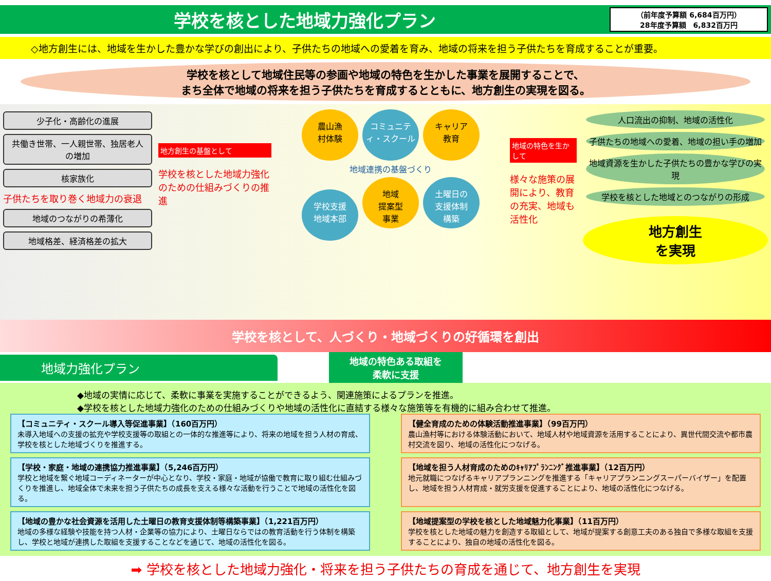学校を核とした地域力強化プラン
（前年度予算額 6,684百万円）
28年度予算額　6,832百万円
◇地方創生には、地域を生かした豊かな学びの創出により、子供たちの地域への愛着を育み、地域の将来を担う子供たちを育成することが重要。
学校を核として地域住民等の参画や地域の特色を生かした事業を展開することで、
まち全体で地域の将来を担う子供たちを育成するとともに、地方創生の実現を図る。
少子化・高齢化の進展
共働き世帯、一人親世帯、独居老人の増加
核家族化
子供たちを取り巻く地域力の衰退
地域のつながりの希薄化
地域格差、経済格差の拡大
地方創生の基盤として
学校を核とした地域力強化のための仕組みづくりの推進
農山漁
村体験 コミュニティ・スクール キャリア
教育
地域連携の基盤づくり
学校支援
地域本部 地域
提案型
事業 土曜日の
支援体制
構築
地域の特色を生かして
様々な施策の展開により、教育の充実、地域も活性化
人口流出の抑制、地域の活性化
子供たちの地域への愛着、地域の担い手の増加
地域資源を生かした子供たちの豊かな学びの実現
学校を核とした地域とのつながりの形成
地方創生
を実現
学校を核として、人づくり・地域づくりの好循環を創出
地域力強化プラン
地域の特色ある取組を
柔軟に支援
◆地域の実情に応じて、柔軟に事業を実施することができるよう、関連施策によるプランを推進。
◆学校を核とした地域力強化のための仕組みづくりや地域の活性化に直結する様々な施策等を有機的に組み合わせて推進。
【コミュニティ・スクール導入等促進事業】（160百万円）
未導入地域への支援の拡充や学校支援等の取組との一体的な推進等により、将来の地域を担う人材の育成、学校を核とした地域づくりを推進する。
【健全育成のための体験活動推進事業】（99百万円）
農山漁村等における体験活動において、地域人材や地域資源を活用することにより、異世代間交流や都市農村交流を図り、地域の活性化につなげる。
【学校・家庭・地域の連携協力推進事業】（5,246百万円）
学校と地域を繋ぐ地域コーディネーターが中心となり、学校・家庭・地域が協働で教育に取り組む仕組みづくりを推進し、地域全体で未来を担う子供たちの成長を支える様々な活動を行うことで地域の活性化を図る。
【地域を担う人材育成のためのｷｬﾘｱﾌﾟﾗﾝﾆﾝｸﾞ推進事業】（12百万円）
地元就職につなげるキャリアプランニングを推進する「キャリアプランニングスーパーバイザー」を配置し、地域を担う人材育成・就労支援を促進することにより、地域の活性化につなげる。
【地域の豊かな社会資源を活用した土曜日の教育支援体制等構築事業】（1,221百万円）
地域の多様な経験や技能を持つ人材・企業等の協力により、土曜日ならではの教育活動を行う体制を構築し、学校と地域が連携した取組を支援することなどを通じて、地域の活性化を図る。
【地域提案型の学校を核とした地域魅力化事業】（11百万円）
学校を核とした地域の魅力を創造する取組として、地域が提案する創意工夫のある独自で多様な取組を支援することにより、独自の地域の活性化を図る。
➡ 学校を核とした地域力強化・将来を担う子供たちの育成を通じて、地方創生を実現